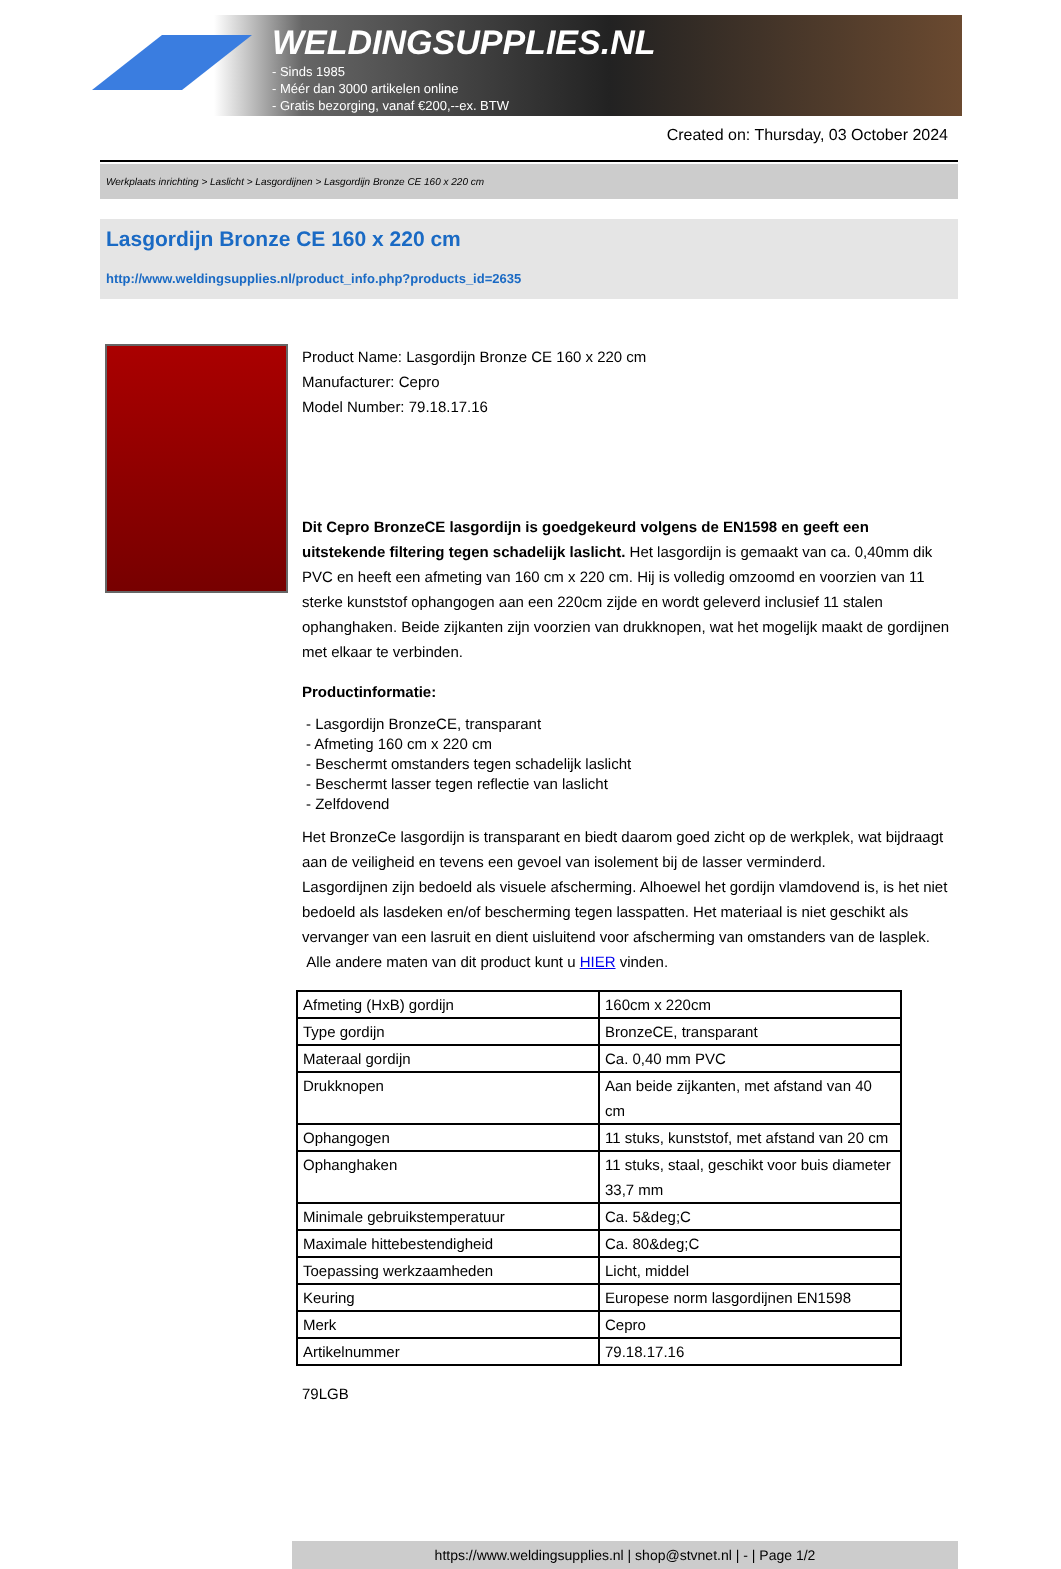WELDINGSUPPLIES.NL
- Sinds 1985
- Méér dan 3000 artikelen online
- Gratis bezorging, vanaf €200,--ex. BTW
Created on: Thursday, 03 October 2024
Werkplaats inrichting > Laslicht > Lasgordijnen > Lasgordijn Bronze CE 160 x 220 cm
Lasgordijn Bronze CE 160 x 220 cm
http://www.weldingsupplies.nl/product_info.php?products_id=2635
Product Name: Lasgordijn Bronze CE 160 x 220 cm
Manufacturer: Cepro
Model Number: 79.18.17.16
Dit Cepro BronzeCE lasgordijn is goedgekeurd volgens de EN1598 en geeft een uitstekende filtering tegen schadelijk laslicht. Het lasgordijn is gemaakt van ca. 0,40mm dik PVC en heeft een afmeting van 160 cm x 220 cm. Hij is volledig omzoomd en voorzien van 11 sterke kunststof ophangogen aan een 220cm zijde en wordt geleverd inclusief 11 stalen ophanghaken. Beide zijkanten zijn voorzien van drukknopen, wat het mogelijk maakt de gordijnen met elkaar te verbinden.
Productinformatie:
- Lasgordijn BronzeCE, transparant
- Afmeting 160 cm x 220 cm
- Beschermt omstanders tegen schadelijk laslicht
- Beschermt lasser tegen reflectie van laslicht
- Zelfdovend
Het BronzeCe lasgordijn is transparant en biedt daarom goed zicht op de werkplek, wat bijdraagt aan de veiligheid en tevens een gevoel van isolement bij de lasser verminderd.
Lasgordijnen zijn bedoeld als visuele afscherming. Alhoewel het gordijn vlamdovend is, is het niet bedoeld als lasdeken en/of bescherming tegen lasspatten. Het materiaal is niet geschikt als vervanger van een lasruit en dient uisluitend voor afscherming van omstanders van de lasplek.
Alle andere maten van dit product kunt u HIER vinden.
| Afmeting (HxB) gordijn | 160cm x 220cm |
| Type gordijn | BronzeCE, transparant |
| Materaal gordijn | Ca. 0,40 mm PVC |
| Drukknopen | Aan beide zijkanten, met afstand van 40 cm |
| Ophangogen | 11 stuks, kunststof, met afstand van 20 cm |
| Ophanghaken | 11 stuks, staal, geschikt voor buis diameter 33,7 mm |
| Minimale gebruikstemperatuur | Ca. 5&deg;C |
| Maximale hittebestendigheid | Ca. 80&deg;C |
| Toepassing werkzaamheden | Licht, middel |
| Keuring | Europese norm lasgordijnen EN1598 |
| Merk | Cepro |
| Artikelnummer | 79.18.17.16 |
79LGB
https://www.weldingsupplies.nl | shop@stvnet.nl | - | Page 1/2